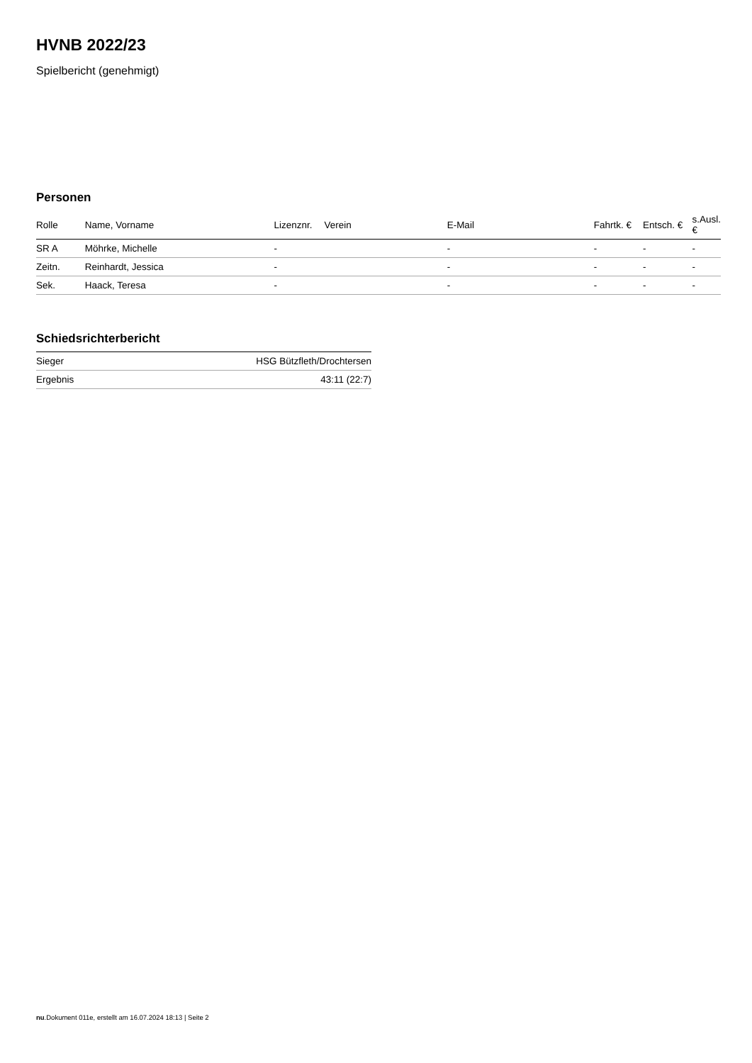HVNB 2022/23
Spielbericht (genehmigt)
Personen
| Rolle | Name, Vorname | Lizenznr. | Verein | E-Mail | Fahrtk. € | Entsch. € | s.Ausl. € |
| --- | --- | --- | --- | --- | --- | --- | --- |
| SR A | Möhrke, Michelle | - | | - | - | - | - |
| Zeitn. | Reinhardt, Jessica | - | | - | - | - | - |
| Sek. | Haack, Teresa | - | | - | - | - | - |
Schiedsrichterbericht
| Sieger | HSG Bützfleth/Drochtersen |
| Ergebnis | 43:11 (22:7) |
nu.Dokument 011e, erstellt am 16.07.2024 18:13 | Seite 2